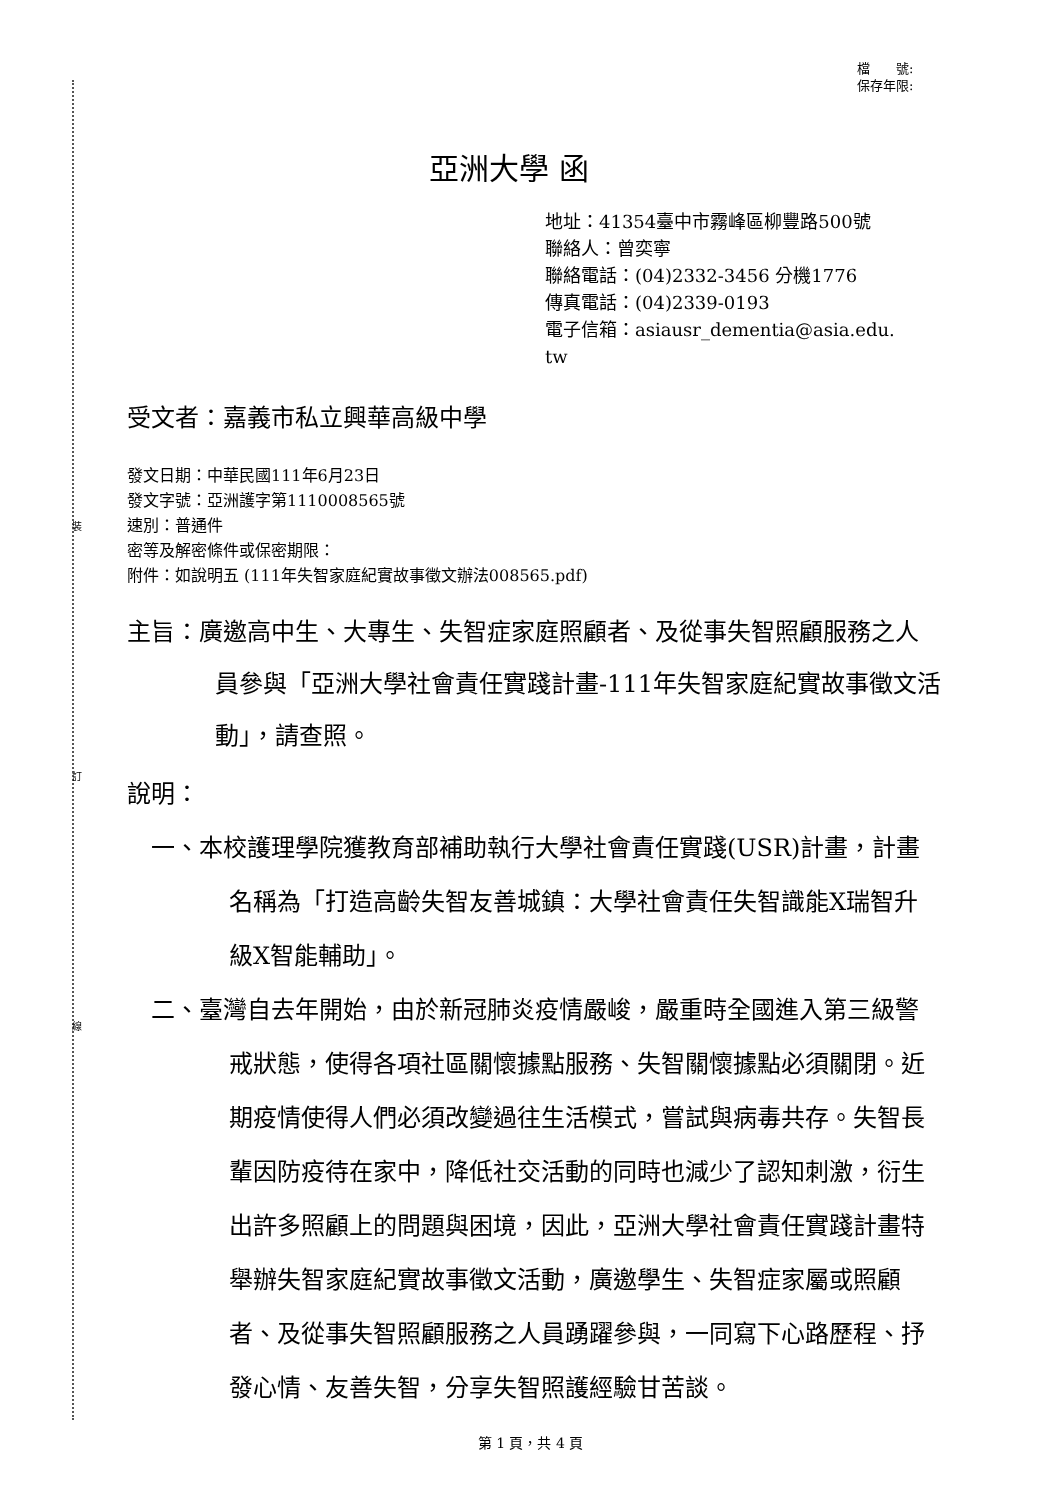裝
訂
線
檔　　號:
保存年限:
亞洲大學 函
地址：41354臺中市霧峰區柳豐路500號
聯絡人：曾奕寧
聯絡電話：(04)2332-3456 分機1776
傳真電話：(04)2339-0193
電子信箱：asiausr_dementia@asia.edu.
tw
受文者：嘉義市私立興華高級中學
發文日期：中華民國111年6月23日
發文字號：亞洲護字第1110008565號
速別：普通件
密等及解密條件或保密期限：
附件：如說明五 (111年失智家庭紀實故事徵文辦法008565.pdf)
主旨：廣邀高中生、大專生、失智症家庭照顧者、及從事失智照顧服務之人員參與「亞洲大學社會責任實踐計畫-111年失智家庭紀實故事徵文活動」，請查照。
說明：
一、本校護理學院獲教育部補助執行大學社會責任實踐(USR)計畫，計畫名稱為「打造高齡失智友善城鎮：大學社會責任失智識能X瑞智升級X智能輔助」。
二、臺灣自去年開始，由於新冠肺炎疫情嚴峻，嚴重時全國進入第三級警戒狀態，使得各項社區關懷據點服務、失智關懷據點必須關閉。近期疫情使得人們必須改變過往生活模式，嘗試與病毒共存。失智長輩因防疫待在家中，降低社交活動的同時也減少了認知刺激，衍生出許多照顧上的問題與困境，因此，亞洲大學社會責任實踐計畫特舉辦失智家庭紀實故事徵文活動，廣邀學生、失智症家屬或照顧者、及從事失智照顧服務之人員踴躍參與，一同寫下心路歷程、抒發心情、友善失智，分享失智照護經驗甘苦談。
第 1 頁，共 4 頁